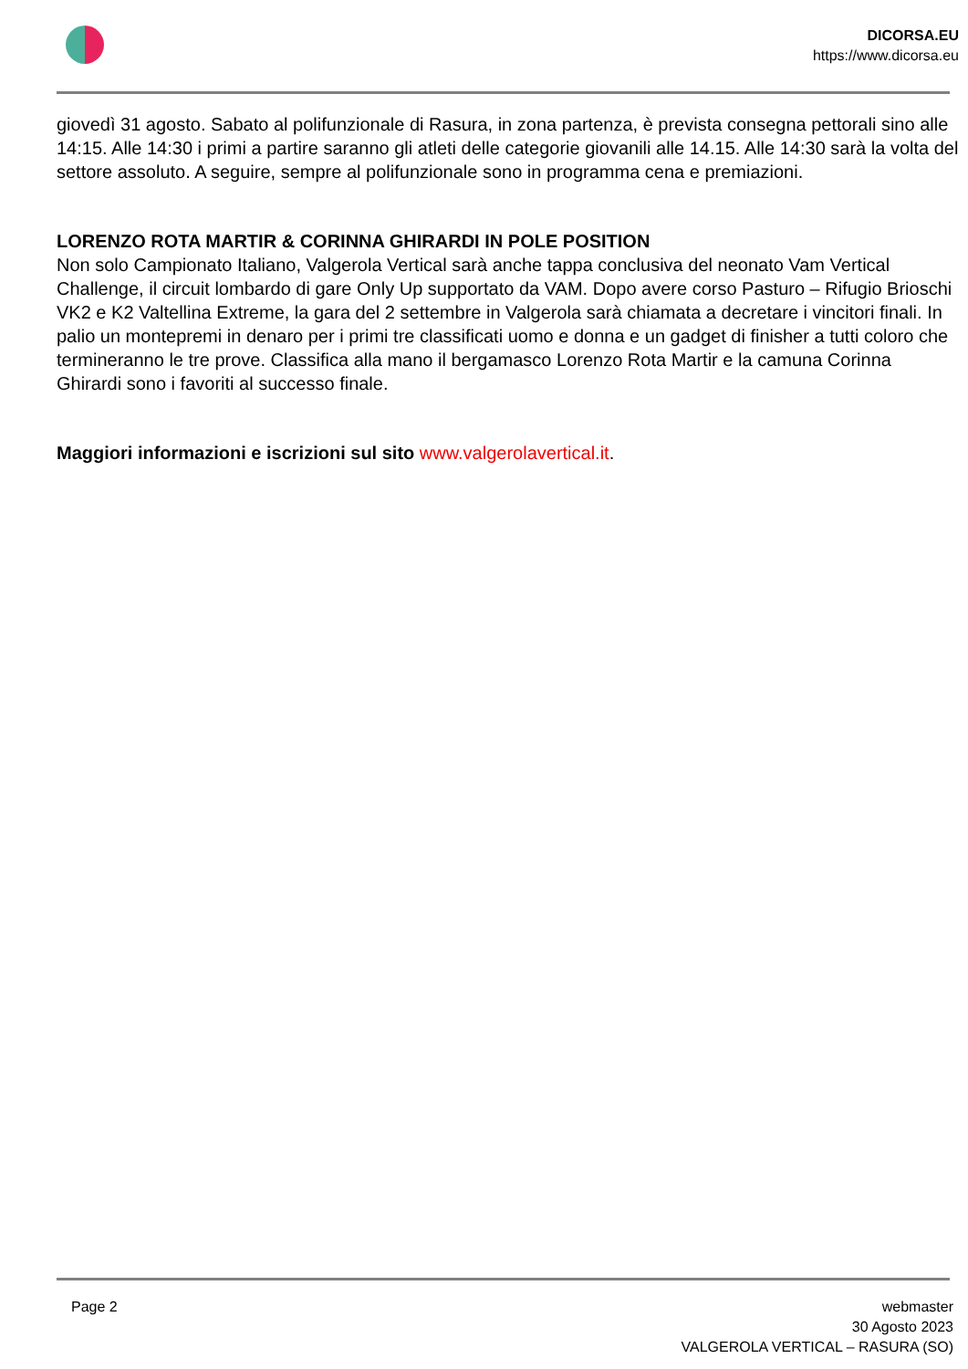DICORSA.EU
https://www.dicorsa.eu
giovedì 31 agosto. Sabato al polifunzionale di Rasura, in zona partenza, è prevista consegna pettorali sino alle 14:15. Alle 14:30 i primi a partire saranno gli atleti delle categorie giovanili alle 14.15. Alle 14:30 sarà la volta del settore assoluto. A seguire, sempre al polifunzionale sono in programma cena e premiazioni.
LORENZO ROTA MARTIR & CORINNA GHIRARDI IN POLE POSITION
Non solo Campionato Italiano, Valgerola Vertical sarà anche tappa conclusiva del neonato Vam Vertical Challenge, il circuit lombardo di gare Only Up supportato da VAM. Dopo avere corso Pasturo – Rifugio Brioschi VK2 e K2 Valtellina Extreme, la gara del 2 settembre in Valgerola sarà chiamata a decretare i vincitori finali. In palio un montepremi in denaro per i primi tre classificati uomo e donna e un gadget di finisher a tutti coloro che termineranno le tre prove. Classifica alla mano il bergamasco Lorenzo Rota Martir e la camuna Corinna Ghirardi sono i favoriti al successo finale.
Maggiori informazioni e iscrizioni sul sito www.valgerolavertical.it.
Page 2 webmaster
30 Agosto 2023
VALGEROLA VERTICAL – RASURA (SO)